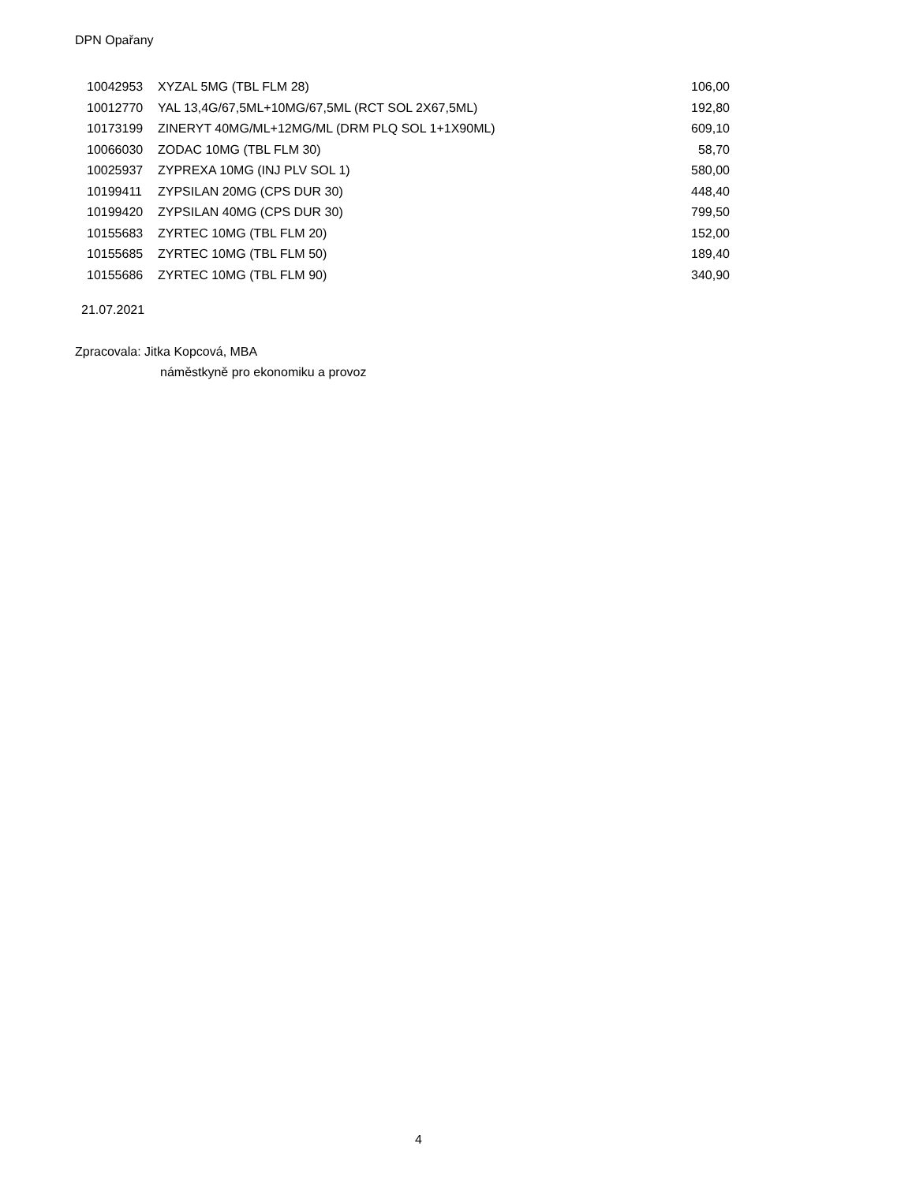DPN Opařany
| 10042953 | XYZAL 5MG (TBL FLM 28) | 106,00 |
| 10012770 | YAL 13,4G/67,5ML+10MG/67,5ML (RCT SOL 2X67,5ML) | 192,80 |
| 10173199 | ZINERYT 40MG/ML+12MG/ML (DRM PLQ SOL 1+1X90ML) | 609,10 |
| 10066030 | ZODAC 10MG (TBL FLM 30) | 58,70 |
| 10025937 | ZYPREXA 10MG (INJ PLV SOL 1) | 580,00 |
| 10199411 | ZYPSILAN 20MG (CPS DUR 30) | 448,40 |
| 10199420 | ZYPSILAN 40MG (CPS DUR 30) | 799,50 |
| 10155683 | ZYRTEC 10MG (TBL FLM 20) | 152,00 |
| 10155685 | ZYRTEC 10MG (TBL FLM 50) | 189,40 |
| 10155686 | ZYRTEC 10MG (TBL FLM 90) | 340,90 |
21.07.2021
Zpracovala: Jitka Kopcová, MBA
náměstkyně pro ekonomiku a provoz
4